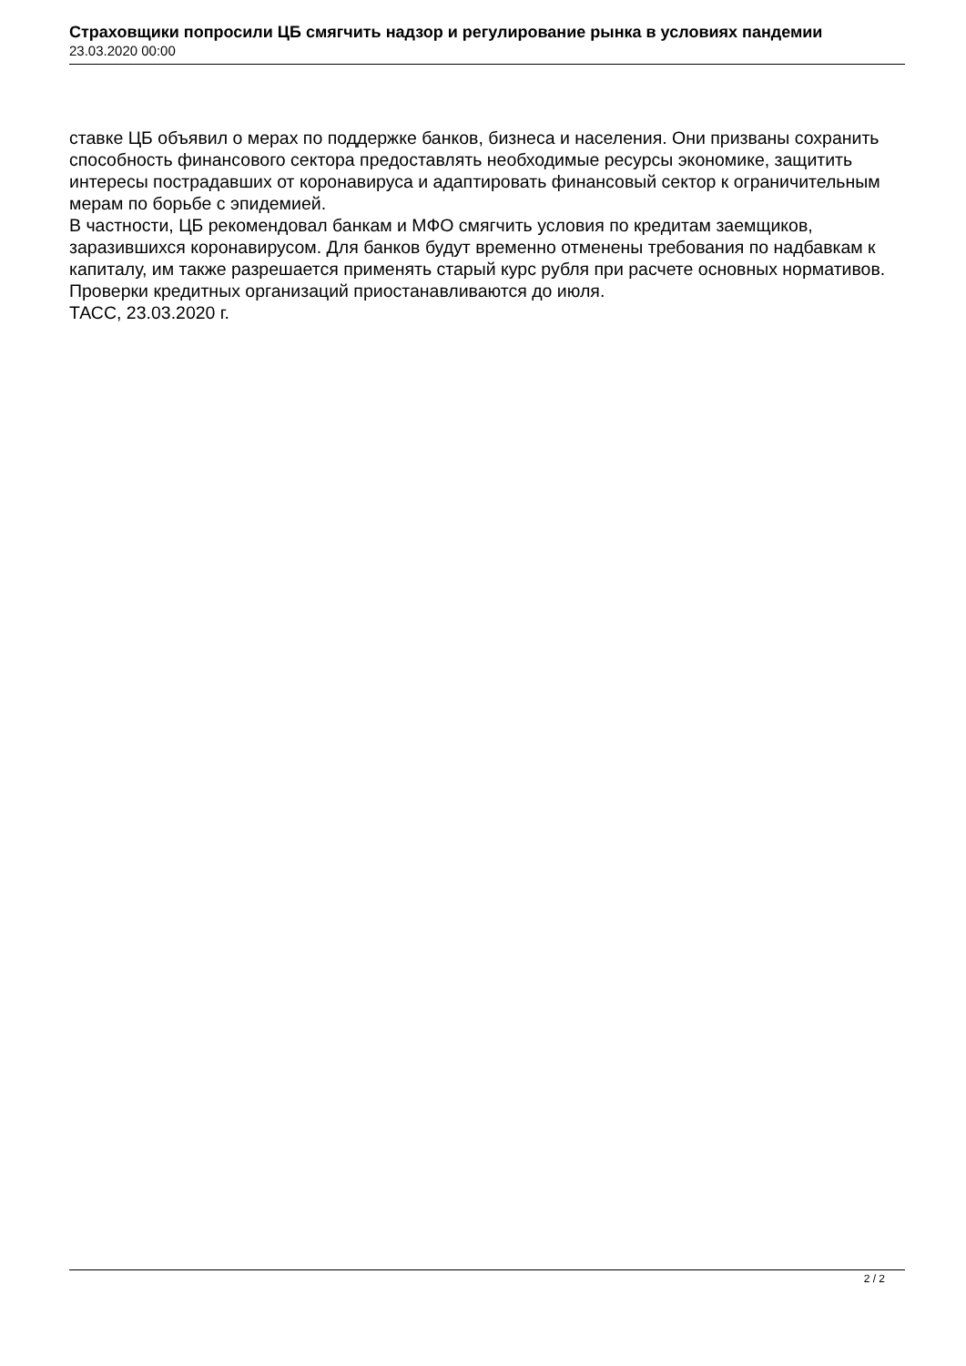Страховщики попросили ЦБ смягчить надзор и регулирование рынка в условиях пандемии
23.03.2020 00:00
ставке ЦБ объявил о мерах по поддержке банков, бизнеса и населения. Они призваны сохранить способность финансового сектора предоставлять необходимые ресурсы экономике, защитить интересы пострадавших от коронавируса и адаптировать финансовый сектор к ограничительным мерам по борьбе с эпидемией.
В частности, ЦБ рекомендовал банкам и МФО смягчить условия по кредитам заемщиков, заразившихся коронавирусом. Для банков будут временно отменены требования по надбавкам к капиталу, им также разрешается применять старый курс рубля при расчете основных нормативов. Проверки кредитных организаций приостанавливаются до июля.
ТАСС, 23.03.2020 г.
2 / 2